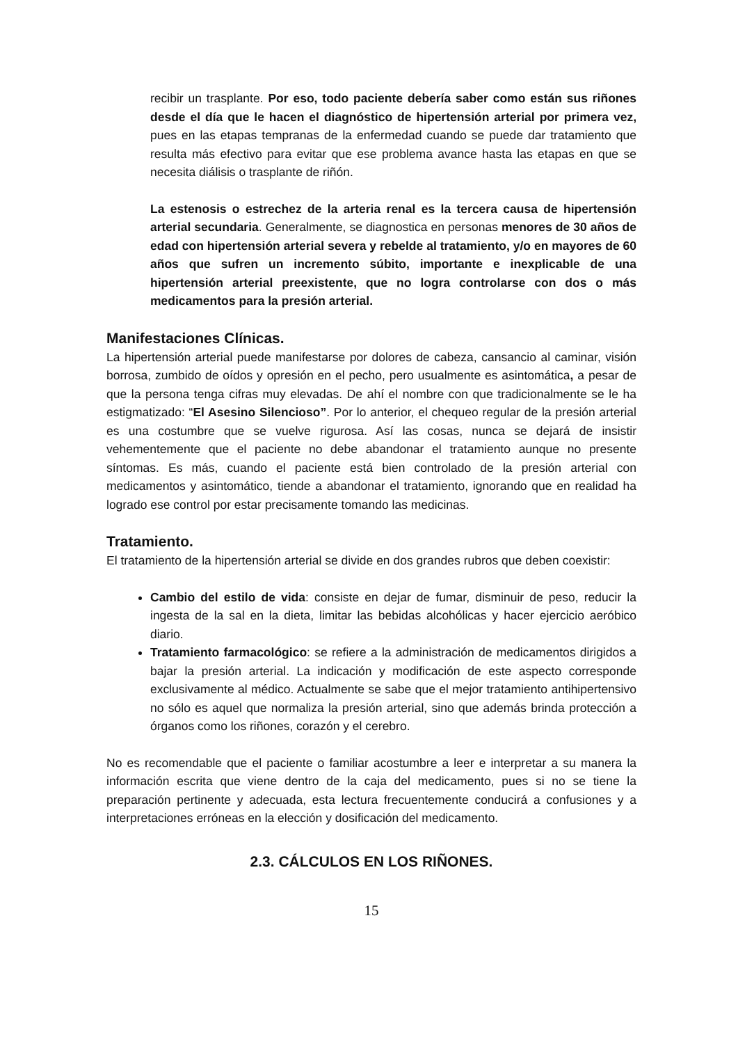recibir un trasplante. Por eso, todo paciente debería saber como están sus riñones desde el día que le hacen el diagnóstico de hipertensión arterial por primera vez, pues en las etapas tempranas de la enfermedad cuando se puede dar tratamiento que resulta más efectivo para evitar que ese problema avance hasta las etapas en que se necesita diálisis o trasplante de riñón.
La estenosis o estrechez de la arteria renal es la tercera causa de hipertensión arterial secundaria. Generalmente, se diagnostica en personas menores de 30 años de edad con hipertensión arterial severa y rebelde al tratamiento, y/o en mayores de 60 años que sufren un incremento súbito, importante e inexplicable de una hipertensión arterial preexistente, que no logra controlarse con dos o más medicamentos para la presión arterial.
Manifestaciones Clínicas.
La hipertensión arterial puede manifestarse por dolores de cabeza, cansancio al caminar, visión borrosa, zumbido de oídos y opresión en el pecho, pero usualmente es asintomática, a pesar de que la persona tenga cifras muy elevadas. De ahí el nombre con que tradicionalmente se le ha estigmatizado: “El Asesino Silencioso”. Por lo anterior, el chequeo regular de la presión arterial es una costumbre que se vuelve rigurosa. Así las cosas, nunca se dejará de insistir vehementemente que el paciente no debe abandonar el tratamiento aunque no presente síntomas. Es más, cuando el paciente está bien controlado de la presión arterial con medicamentos y asintomático, tiende a abandonar el tratamiento, ignorando que en realidad ha logrado ese control por estar precisamente tomando las medicinas.
Tratamiento.
El tratamiento de la hipertensión arterial se divide en dos grandes rubros que deben coexistir:
Cambio del estilo de vida: consiste en dejar de fumar, disminuir de peso, reducir la ingesta de la sal en la dieta, limitar las bebidas alcohólicas y hacer ejercicio aeróbico diario.
Tratamiento farmacológico: se refiere a la administración de medicamentos dirigidos a bajar la presión arterial. La indicación y modificación de este aspecto corresponde exclusivamente al médico. Actualmente se sabe que el mejor tratamiento antihipertensivo no sólo es aquel que normaliza la presión arterial, sino que además brinda protección a órganos como los riñones, corazón y el cerebro.
No es recomendable que el paciente o familiar acostumbre a leer e interpretar a su manera la información escrita que viene dentro de la caja del medicamento, pues si no se tiene la preparación pertinente y adecuada, esta lectura frecuentemente conducirá a confusiones y a interpretaciones erróneas en la elección y dosificación del medicamento.
2.3. CÁLCULOS EN LOS RIÑONES.
15